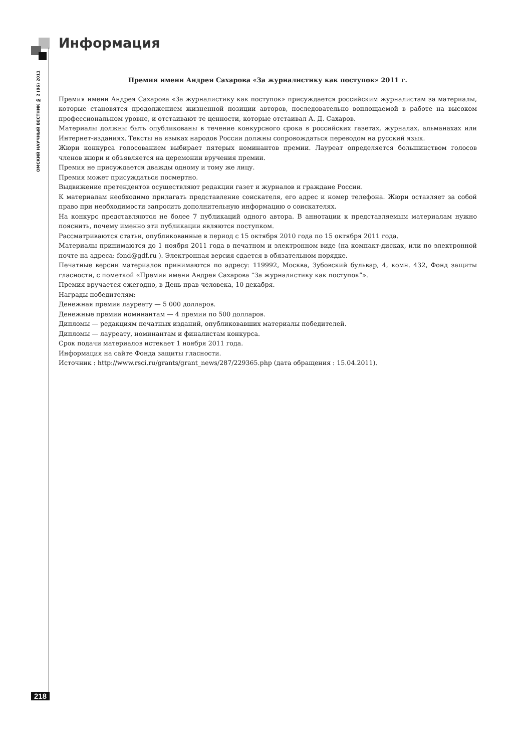Информация
ОМСКИЙ НАУЧНЫЙ ВЕСТНИК № 2 (96) 2011
Премия имени Андрея Сахарова «За журналистику как поступок» 2011 г.
Премия имени Андрея Сахарова «За журналистику как поступок» присуждается российским журналистам за материалы, которые становятся продолжением жизненной позиции авторов, последовательно воплощаемой в работе на высоком профессиональном уровне, и отстаивают те ценности, которые отстаивал А. Д. Сахаров.
Материалы должны быть опубликованы в течение конкурсного срока в российских газетах, журналах, альманахах или Интернет-изданиях. Тексты на языках народов России должны сопровождаться переводом на русский язык.
Жюри конкурса голосованием выбирает пятерых номинантов премии. Лауреат определяется большинством голосов членов жюри и объявляется на церемонии вручения премии.
Премия не присуждается дважды одному и тому же лицу.
Премия может присуждаться посмертно.
Выдвижение претендентов осуществляют редакции газет и журналов и граждане России.
К материалам необходимо прилагать представление соискателя, его адрес и номер телефона. Жюри оставляет за собой право при необходимости запросить дополнительную информацию о соискателях.
На конкурс представляются не более 7 публикаций одного автора. В аннотации к представляемым материалам нужно пояснить, почему именно эти публикации являются поступком.
Рассматриваются статьи, опубликованные в период с 15 октября 2010 года по 15 октября 2011 года.
Материалы принимаются до 1 ноября 2011 года в печатном и электронном виде (на компакт-дисках, или по электронной почте на адреса: fond@gdf.ru ). Электронная версия сдается в обязательном порядке.
Печатные версии материалов принимаются по адресу: 119992, Москва, Зубовский бульвар, 4, комн. 432, Фонд защиты гласности, с пометкой «Премия имени Андрея Сахарова “За журналистику как поступок”».
Премия вручается ежегодно, в День прав человека, 10 декабря.
Награды победителям:
Денежная премия лауреату — 5 000 долларов.
Денежные премии номинантам — 4 премии по 500 долларов.
Дипломы — редакциям печатных изданий, опубликовавших материалы победителей.
Дипломы — лауреату, номинантам и финалистам конкурса.
Срок подачи материалов истекает 1 ноября 2011 года.
Информация на сайте Фонда защиты гласности.
Источник : http://www.rsci.ru/grants/grant_news/287/229365.php (дата обращения : 15.04.2011).
218